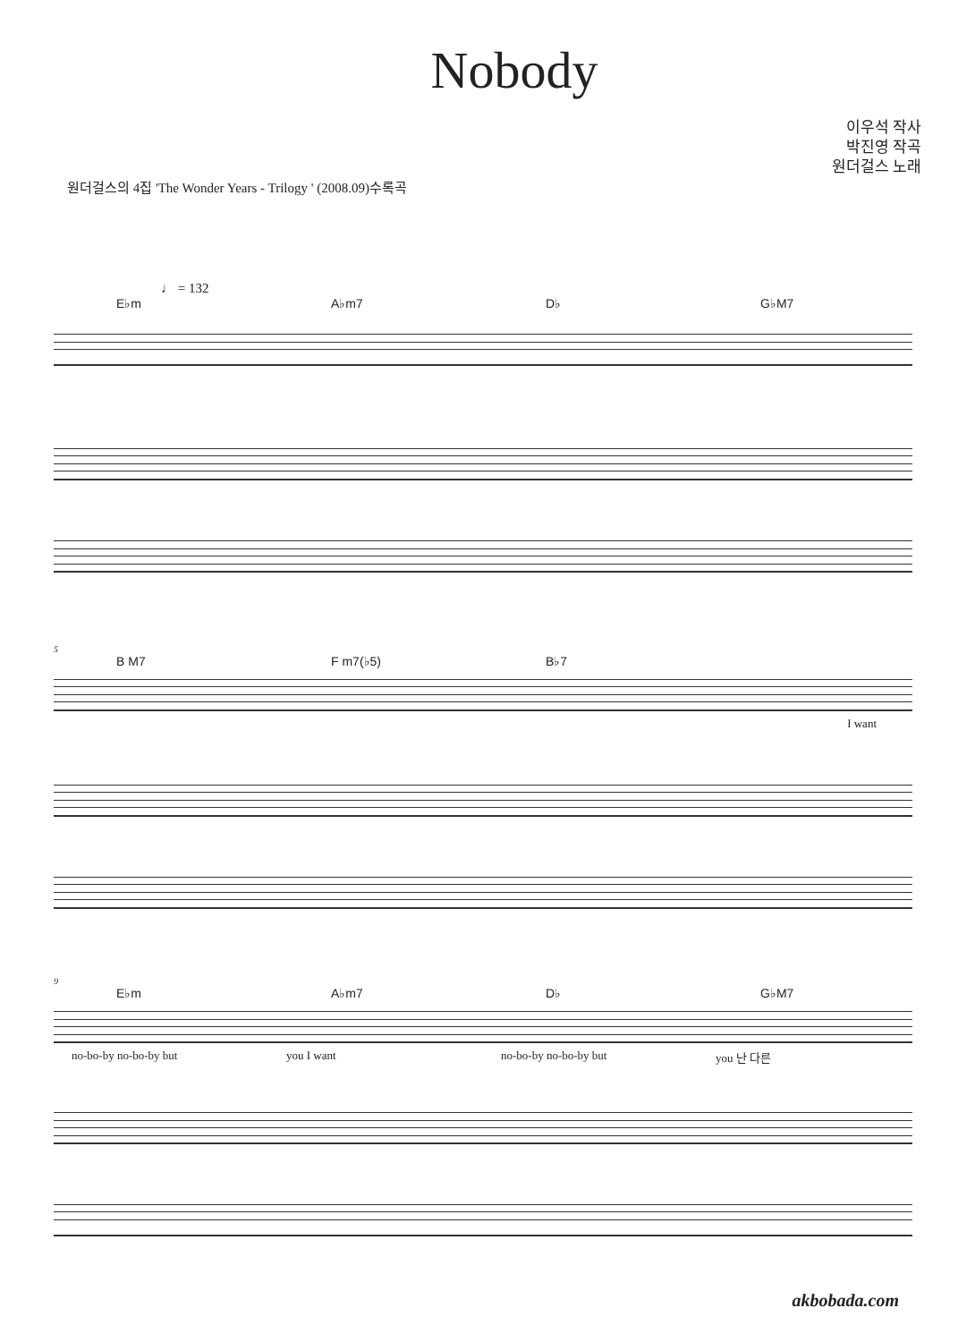Nobody
이우석 작사
박진영 작곡
원더걸스 노래
원더걸스의 4집 'The Wonder Years - Trilogy ' (2008.09)수록곡
♩ = 132
E♭m A♭m7 D♭ G♭M7
5
B M7 F m7(♭5) B♭7
I want
9
E♭m A♭m7 D♭ G♭M7
no-bo-by no-bo-by but you I want no-bo-by no-bo-by but you 난 다른
akbobada.com